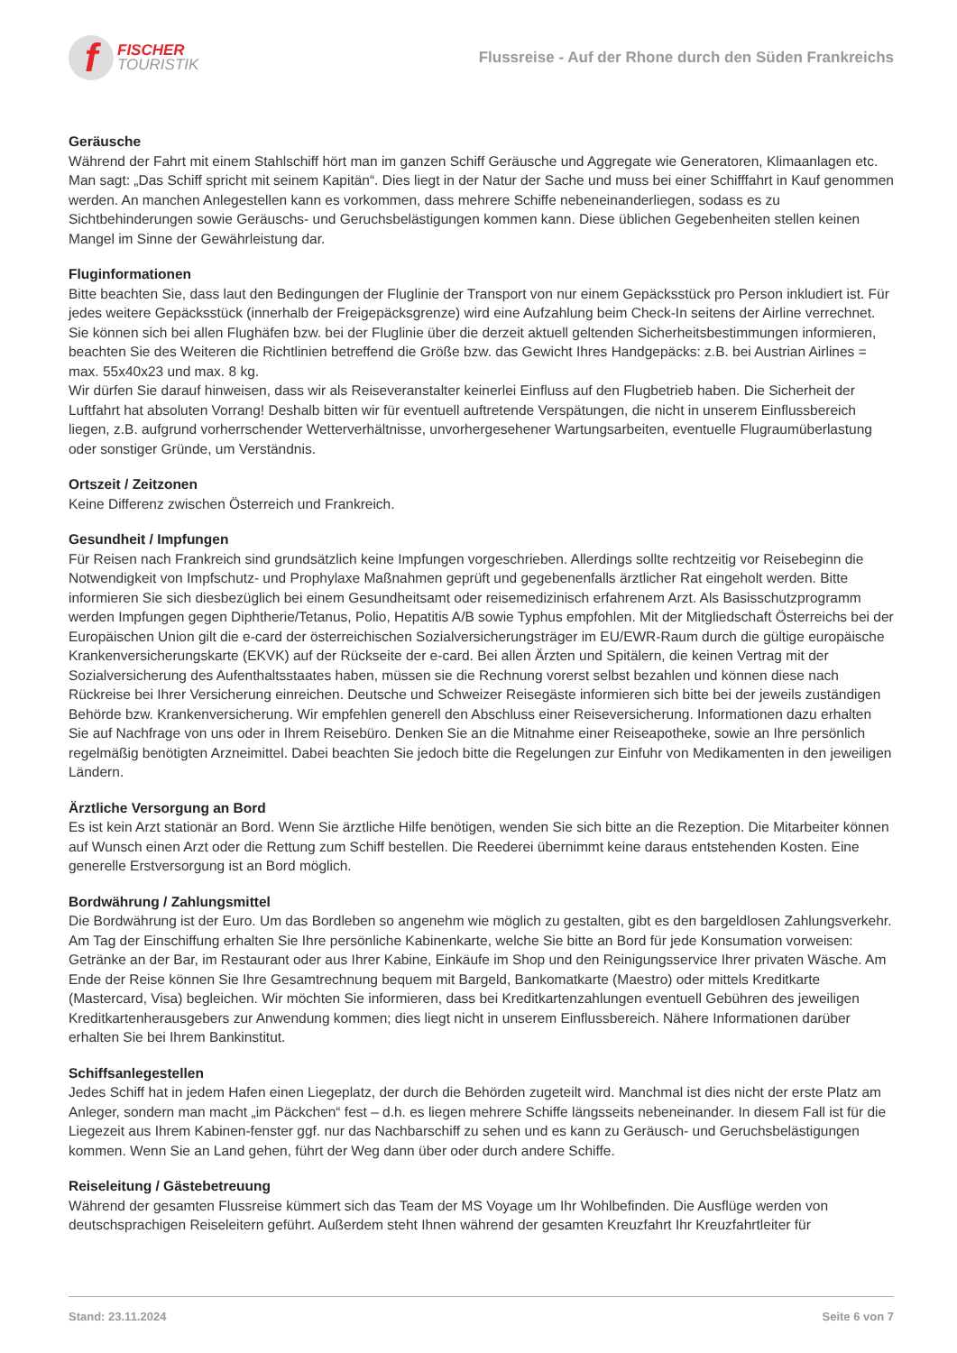f
FISCHER
TOURISTIK
Flussreise - Auf der Rhone durch den Süden Frankreichs
Geräusche
Während der Fahrt mit einem Stahlschiff hört man im ganzen Schiff Geräusche und Aggregate wie Generatoren, Klimaanlagen etc. Man sagt: „Das Schiff spricht mit seinem Kapitän“. Dies liegt in der Natur der Sache und muss bei einer Schifffahrt in Kauf genommen werden. An manchen Anlegestellen kann es vorkommen, dass mehrere Schiffe nebeneinanderliegen, sodass es zu Sichtbehinderungen sowie Geräuschs- und Geruchsbelästigungen kommen kann. Diese üblichen Gegebenheiten stellen keinen Mangel im Sinne der Gewährleistung dar.
Fluginformationen
Bitte beachten Sie, dass laut den Bedingungen der Fluglinie der Transport von nur einem Gepäcksstück pro Person inkludiert ist. Für jedes weitere Gepäcksstück (innerhalb der Freigepäcksgrenze) wird eine Aufzahlung beim Check-In seitens der Airline verrechnet. Sie können sich bei allen Flughäfen bzw. bei der Fluglinie über die derzeit aktuell geltenden Sicherheitsbestimmungen informieren, beachten Sie des Weiteren die Richtlinien betreffend die Größe bzw. das Gewicht Ihres Handgepäcks: z.B. bei Austrian Airlines = max. 55x40x23 und max. 8 kg.
Wir dürfen Sie darauf hinweisen, dass wir als Reiseveranstalter keinerlei Einfluss auf den Flugbetrieb haben. Die Sicherheit der Luftfahrt hat absoluten Vorrang! Deshalb bitten wir für eventuell auftretende Verspätungen, die nicht in unserem Einflussbereich liegen, z.B. aufgrund vorherrschender Wetterverhältnisse, unvorhergesehener Wartungsarbeiten, eventuelle Flugraumüberlastung oder sonstiger Gründe, um Verständnis.
Ortszeit / Zeitzonen
Keine Differenz zwischen Österreich und Frankreich.
Gesundheit / Impfungen
Für Reisen nach Frankreich sind grundsätzlich keine Impfungen vorgeschrieben. Allerdings sollte rechtzeitig vor Reisebeginn die Notwendigkeit von Impfschutz- und Prophylaxe Maßnahmen geprüft und gegebenenfalls ärztlicher Rat eingeholt werden. Bitte informieren Sie sich diesbezüglich bei einem Gesundheitsamt oder reisemedizinisch erfahrenem Arzt. Als Basisschutzprogramm werden Impfungen gegen Diphtherie/Tetanus, Polio, Hepatitis A/B sowie Typhus empfohlen. Mit der Mitgliedschaft Österreichs bei der Europäischen Union gilt die e-card der österreichischen Sozialversicherungsträger im EU/EWR-Raum durch die gültige europäische Krankenversicherungskarte (EKVK) auf der Rückseite der e-card. Bei allen Ärzten und Spitälern, die keinen Vertrag mit der Sozialversicherung des Aufenthaltsstaates haben, müssen sie die Rechnung vorerst selbst bezahlen und können diese nach Rückreise bei Ihrer Versicherung einreichen. Deutsche und Schweizer Reisegäste informieren sich bitte bei der jeweils zuständigen Behörde bzw. Krankenversicherung. Wir empfehlen generell den Abschluss einer Reiseversicherung. Informationen dazu erhalten Sie auf Nachfrage von uns oder in Ihrem Reisebüro. Denken Sie an die Mitnahme einer Reiseapotheke, sowie an Ihre persönlich regelmäßig benötigten Arzneimittel. Dabei beachten Sie jedoch bitte die Regelungen zur Einfuhr von Medikamenten in den jeweiligen Ländern.
Ärztliche Versorgung an Bord
Es ist kein Arzt stationär an Bord. Wenn Sie ärztliche Hilfe benötigen, wenden Sie sich bitte an die Rezeption. Die Mitarbeiter können auf Wunsch einen Arzt oder die Rettung zum Schiff bestellen. Die Reederei übernimmt keine daraus entstehenden Kosten. Eine generelle Erstversorgung ist an Bord möglich.
Bordwährung / Zahlungsmittel
Die Bordwährung ist der Euro. Um das Bordleben so angenehm wie möglich zu gestalten, gibt es den bargeldlosen Zahlungsverkehr. Am Tag der Einschiffung erhalten Sie Ihre persönliche Kabinenkarte, welche Sie bitte an Bord für jede Konsumation vorweisen: Getränke an der Bar, im Restaurant oder aus Ihrer Kabine, Einkäufe im Shop und den Reinigungsservice Ihrer privaten Wäsche. Am Ende der Reise können Sie Ihre Gesamtrechnung bequem mit Bargeld, Bankomatkarte (Maestro) oder mittels Kreditkarte (Mastercard, Visa) begleichen. Wir möchten Sie informieren, dass bei Kreditkartenzahlungen eventuell Gebühren des jeweiligen Kreditkartenherausgebers zur Anwendung kommen; dies liegt nicht in unserem Einflussbereich. Nähere Informationen darüber erhalten Sie bei Ihrem Bankinstitut.
Schiffsanlegestellen
Jedes Schiff hat in jedem Hafen einen Liegeplatz, der durch die Behörden zugeteilt wird. Manchmal ist dies nicht der erste Platz am Anleger, sondern man macht „im Päckchen“ fest – d.h. es liegen mehrere Schiffe längsseits nebeneinander. In diesem Fall ist für die Liegezeit aus Ihrem Kabinen-fenster ggf. nur das Nachbarschiff zu sehen und es kann zu Geräusch- und Geruchsbelästigungen kommen. Wenn Sie an Land gehen, führt der Weg dann über oder durch andere Schiffe.
Reiseleitung / Gästebetreuung
Während der gesamten Flussreise kümmert sich das Team der MS Voyage um Ihr Wohlbefinden. Die Ausflüge werden von deutschsprachigen Reiseleitern geführt. Außerdem steht Ihnen während der gesamten Kreuzfahrt Ihr Kreuzfahrtleiter für
Stand: 23.11.2024 Seite 6 von 7